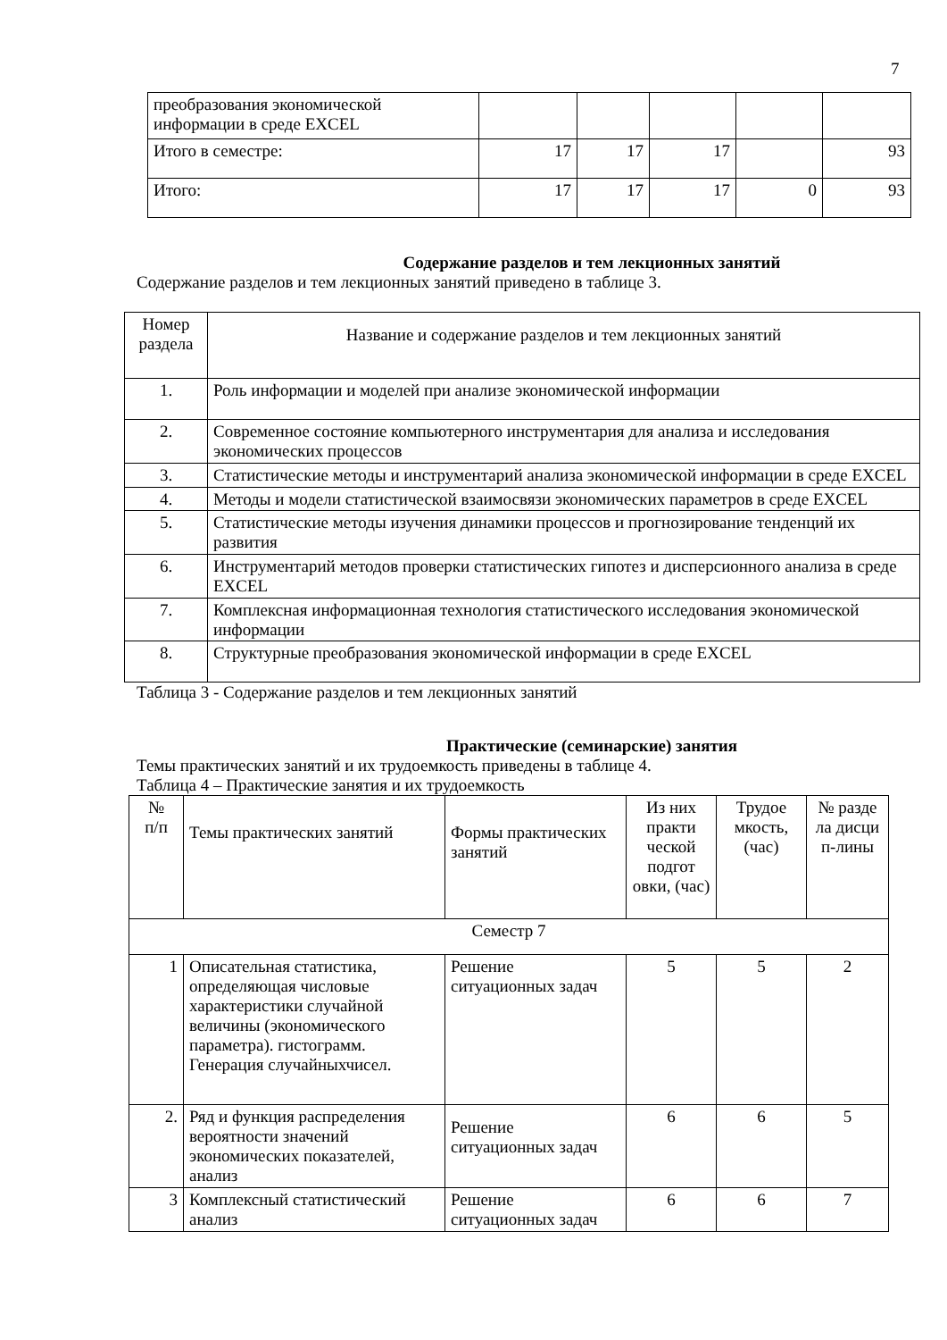7
| преобразования экономической информации в среде EXCEL | | | | | |
| Итого в семестре: | 17 | 17 | 17 | | 93 |
| Итого: | 17 | 17 | 17 | 0 | 93 |
Содержание разделов и тем лекционных занятий
Содержание разделов и тем лекционных занятий приведено в таблице 3.
| Номер раздела | Название и содержание разделов и тем лекционных занятий |
| 1. | Роль информации и моделей при анализе экономической информации |
| 2. | Современное состояние компьютерного инструментария для анализа и исследования экономических процессов |
| 3. | Статистические методы и инструментарий анализа экономической информации в среде EXCEL |
| 4. | Методы и модели статистической взаимосвязи экономических параметров в среде EXCEL |
| 5. | Статистические методы изучения динамики процессов и прогнозирование тенденций их развития |
| 6. | Инструментарий методов проверки статистических гипотез и дисперсионного анализа в среде EXCEL |
| 7. | Комплексная информационная технология статистического исследования экономической информации |
| 8. | Структурные преобразования экономической информации в среде EXCEL |
Таблица 3 - Содержание разделов и тем лекционных занятий
Практические (семинарские) занятия
Темы практических занятий и их трудоемкость приведены в таблице 4.
Таблица 4 – Практические занятия и их трудоемкость
| № п/п | Темы практических занятий | Формы практических занятий | Из них практи ческой подгот овки, (час) | Трудое мкость, (час) | № разде ла дисци п-лины |
| Семестр 7 | | | | | |
| 1 | Описательная статистика, определяющая числовые характеристики случайной величины (экономического параметра). гистограмм. Генерация случайныхчисел. | Решение ситуационных задач | 5 | 5 | 2 |
| 2. | Ряд и функция распределения вероятности значений экономических показателей, анализ | Решение ситуационных задач | 6 | 6 | 5 |
| 3 | Комплексный статистический анализ | Решение ситуационных задач | 6 | 6 | 7 |